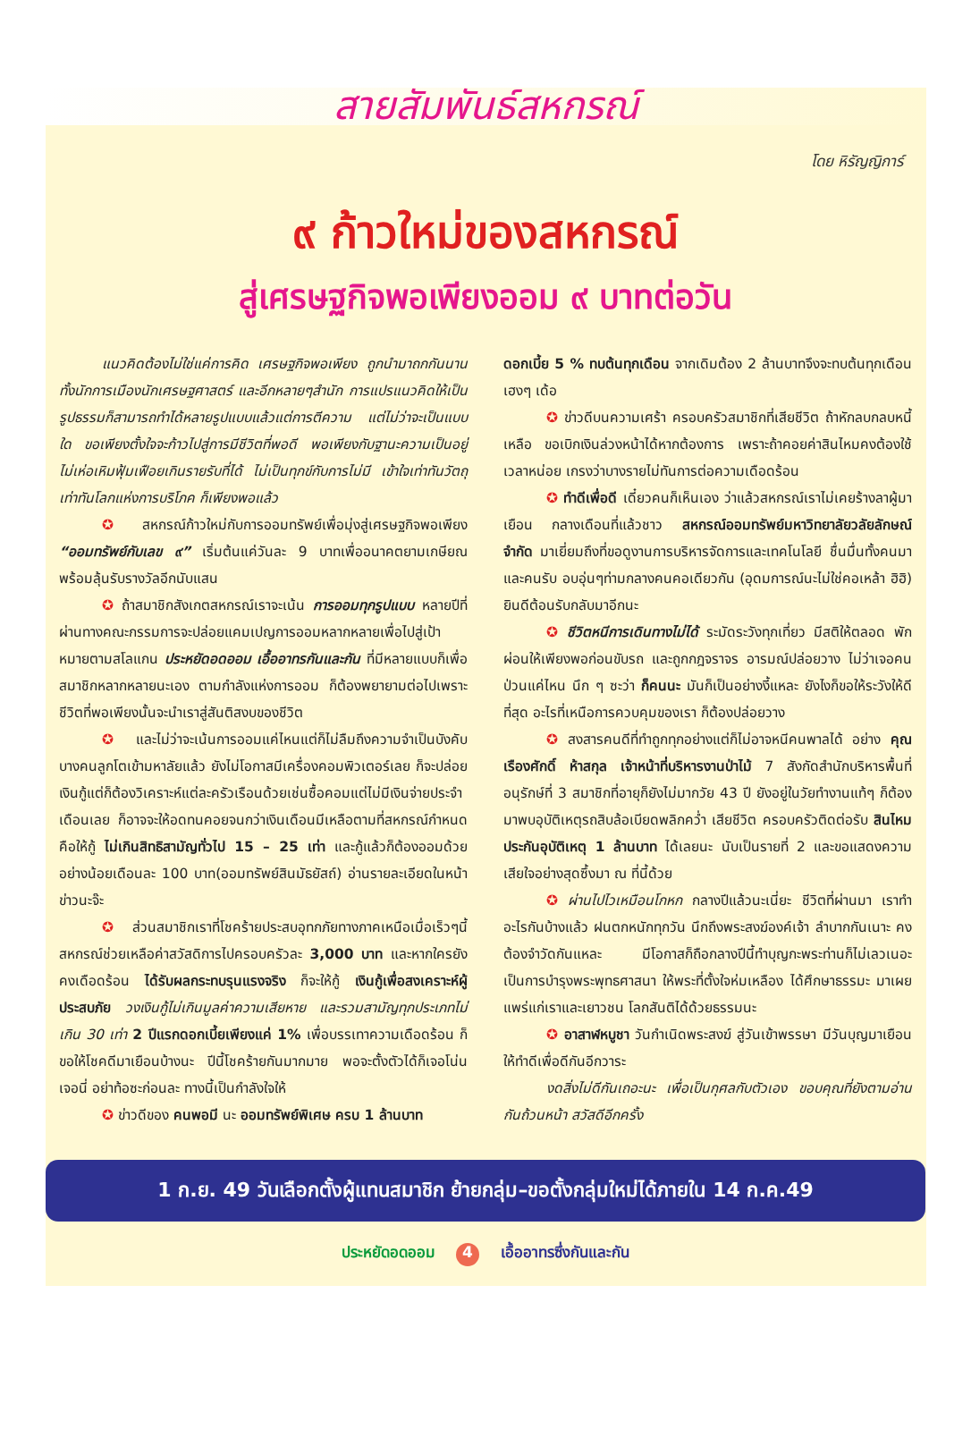สายสัมพันธ์สหกรณ์
โดย หิรัญญิการ์
๙ ก้าวใหม่ของสหกรณ์
สู่เศรษฐกิจพอเพียงออม ๙ บาทต่อวัน
แนวคิดต้องไม่ใช่แค่การคิด เศรษฐกิจพอเพียง ถูกนำมาถกกันนาน ทั้งนักการเมืองนักเศรษฐศาสตร์ และอีกหลายๆสำนัก การแปรแนวคิดให้เป็นรูปธรรมก็สามารถทำได้หลายรูปแบบแล้วแต่การตีความ แต่ไม่ว่าจะเป็นแบบใด ขอเพียงตั้งใจจะก้าวไปสู่การมีชีวิตที่พอดี พอเพียงกับฐานะความเป็นอยู่ ไม่เห่อเหิมฟุ้มเฟือยเกินรายรับที่ได้ ไม่เป็นทุกข์กับการไม่มี เข้าใจเท่าทันวัตถุเท่าทันโลกแห่งการบริโภค ก็เพียงพอแล้ว
✪ สหกรณ์ก้าวใหม่กับการออมทรัพย์เพื่อมุ่งสู่เศรษฐกิจพอเพียง “ออมทรัพย์กับเลข ๙” เริ่มต้นแค่วันละ 9 บาทเพื่ออนาคตยามเกษียณพร้อมลุ้นรับรางวัลอีกนับแสน
✪ ถ้าสมาชิกสังเกตสหกรณ์เราจะเน้น การออมทุกรูปแบบ หลายปีที่ผ่านทางคณะกรรมการจะปล่อยแคมเปญการออมหลากหลายเพื่อไปสู่เป้าหมายตามสโลแกน ประหยัดอดออม เอื้ออาทรกันและกัน ที่มีหลายแบบก็เพื่อสมาชิกหลากหลายนะเอง ตามกำลังแห่งการออม ก็ต้องพยายามต่อไปเพราะชีวิตที่พอเพียงนั้นจะนำเราสู่สันติสงบของชีวิต
✪ และไม่ว่าจะเน้นการออมแค่ไหนแต่ก็ไม่ลืมถึงความจำเป็นบังคับ บางคนลูกโตเข้ามหาลัยแล้ว ยังไม่โอกาสมีเครื่องคอมพิวเตอร์เลย ก็จะปล่อยเงินกู้แต่ก็ต้องวิเคราะห์แต่ละครัวเรือนด้วยเช่นซื้อคอมแต่ไม่มีเงินจ่ายประจำเดือนเลย ก็อาจจะให้อดทนคอยจนกว่าเงินเดือนมีเหลือตามที่สหกรณ์กำหนด คือให้กู้ ไม่เกินสิทธิสามัญทั่วไป 15 – 25 เท่า และกู้แล้วก็ต้องออมด้วยอย่างน้อยเดือนละ 100 บาท(ออมทรัพย์สินมัธยัสถ์) อ่านรายละเอียดในหน้าข่าวนะจ๊ะ
✪ ส่วนสมาชิกเราที่โชคร้ายประสบอุทกภัยทางภาคเหนือเมื่อเร็วๆนี้ สหกรณ์ช่วยเหลือค่าสวัสดิการไปครอบครัวละ 3,000 บาท และหากใครยังคงเดือดร้อน ได้รับผลกระทบรุนแรงจริง ก็จะให้กู้ เงินกู้เพื่อสงเคราะห์ผู้ประสบภัย วงเงินกู้ไม่เกินมูลค่าความเสียหาย และรวมสามัญทุกประเภทไม่เกิน 30 เท่า 2 ปีแรกดอกเบี้ยเพียงแค่ 1% เพื่อบรรเทาความเดือดร้อน ก็ขอให้โชคดีมาเยือนบ้างนะ ปีนี้โชคร้ายกันมากมาย พอจะตั้งตัวได้ก็เจอโน่นเจอนี่ อย่าท้อซะก่อนละ ทางนี้เป็นกำลังใจให้
✪ ข่าวดีของ คนพอมี นะ ออมทรัพย์พิเศษ ครบ 1 ล้านบาท
ดอกเบี้ย 5 % ทบต้นทุกเดือน จากเดิมต้อง 2 ล้านบาทจึงจะทบต้นทุกเดือน เฮงๆ เด้อ
✪ ข่าวดีบนความเศร้า ครอบครัวสมาชิกที่เสียชีวิต ถ้าหักลบกลบหนี้เหลือ ขอเบิกเงินล่วงหน้าได้หากต้องการ เพราะถ้าคอยค่าสินไหมคงต้องใช้เวลาหน่อย เกรงว่าบางรายไม่ทันการต่อความเดือดร้อน
✪ ทำดีเพื่อดี เดี๋ยวคนก็เห็นเอง ว่าแล้วสหกรณ์เราไม่เคยร้างลาผู้มาเยือน กลางเดือนที่แล้วชาว สหกรณ์ออมทรัพย์มหาวิทยาลัยวลัยลักษณ์ จำกัด มาเยี่ยมถึงที่ขอดูงานการบริหารจัดการและเทคโนโลยี ชื่นมื่นทั้งคนมาและคนรับ อบอุ่นๆท่ามกลางคนคอเดียวกัน (อุดมการณ์นะไม่ใช่คอเหล้า ฮิฮิ) ยินดีต้อนรับกลับมาอีกนะ
✪ ชีวิตหนีการเดินทางไม่ได้ ระมัดระวังทุกเที่ยว มีสติให้ตลอด พักผ่อนให้เพียงพอก่อนขับรถ และถูกกฎจราจร อารมณ์ปล่อยวาง ไม่ว่าเจอคนป่วนแค่ไหน นึก ๆ ซะว่า ก็คนนะ มันก็เป็นอย่างงี้แหละ ยังไงก็ขอให้ระวังให้ดีที่สุด อะไรที่เหนือการควบคุมของเรา ก็ต้องปล่อยวาง
✪ สงสารคนดีที่ทำถูกทุกอย่างแต่ก็ไม่อาจหนีคนพาลได้ อย่าง คุณเรืองศักดิ์ ห้าสกุล เจ้าหน้าที่บริหารงานป่าไม้ 7 สังกัดสำนักบริหารพื้นที่อนุรักษ์ที่ 3 สมาชิกที่อายุก็ยังไม่มากวัย 43 ปี ยังอยู่ในวัยทำงานแท้ๆ ก็ต้องมาพบอุบัติเหตุรถสิบล้อเบียดพลิกคว่ำ เสียชีวิต ครอบครัวติดต่อรับ สินไหมประกันอุบัติเหตุ 1 ล้านบาท ได้เลยนะ นับเป็นรายที่ 2 และขอแสดงความเสียใจอย่างสุดซึ้งมา ณ ที่นี้ด้วย
✪ ผ่านไปไวเหมือนโกหก กลางปีแล้วนะเนี่ยะ ชีวิตที่ผ่านมา เราทำอะไรกันบ้างแล้ว ฝนตกหนักทุกวัน นึกถึงพระสงฆ์องค์เจ้า ลำบากกันเนาะ คงต้องจำวัดกันแหละ มีโอกาสก็ถือกลางปีนี้ทำบุญกะพระท่านก็ไม่เลวเนอะ เป็นการบำรุงพระพุทธศาสนา ให้พระที่ตั้งใจห่มเหลือง ได้ศึกษาธรรมะ มาเผยแพร่แก่เราและเยาวชน โลกสันติได้ด้วยธรรมนะ
✪ อาสาฬหบูชา วันกำเนิดพระสงฆ์ สู่วันเข้าพรรษา มีวันบุญมาเยือนให้ทำดีเพื่อดีกันอีกวาระ
งดสิ่งไม่ดีกันเถอะนะ เพื่อเป็นกุศลกับตัวเอง ขอบคุณที่ยังตามอ่านกันถ้วนหน้า สวัสดีอีกครั้ง
1 ก.ย. 49 วันเลือกตั้งผู้แทนสมาชิก ย้ายกลุ่ม–ขอตั้งกลุ่มใหม่ได้ภายใน 14 ก.ค.49
ประหยัดอดออม 4 เอื้ออาทรซึ่งกันและกัน